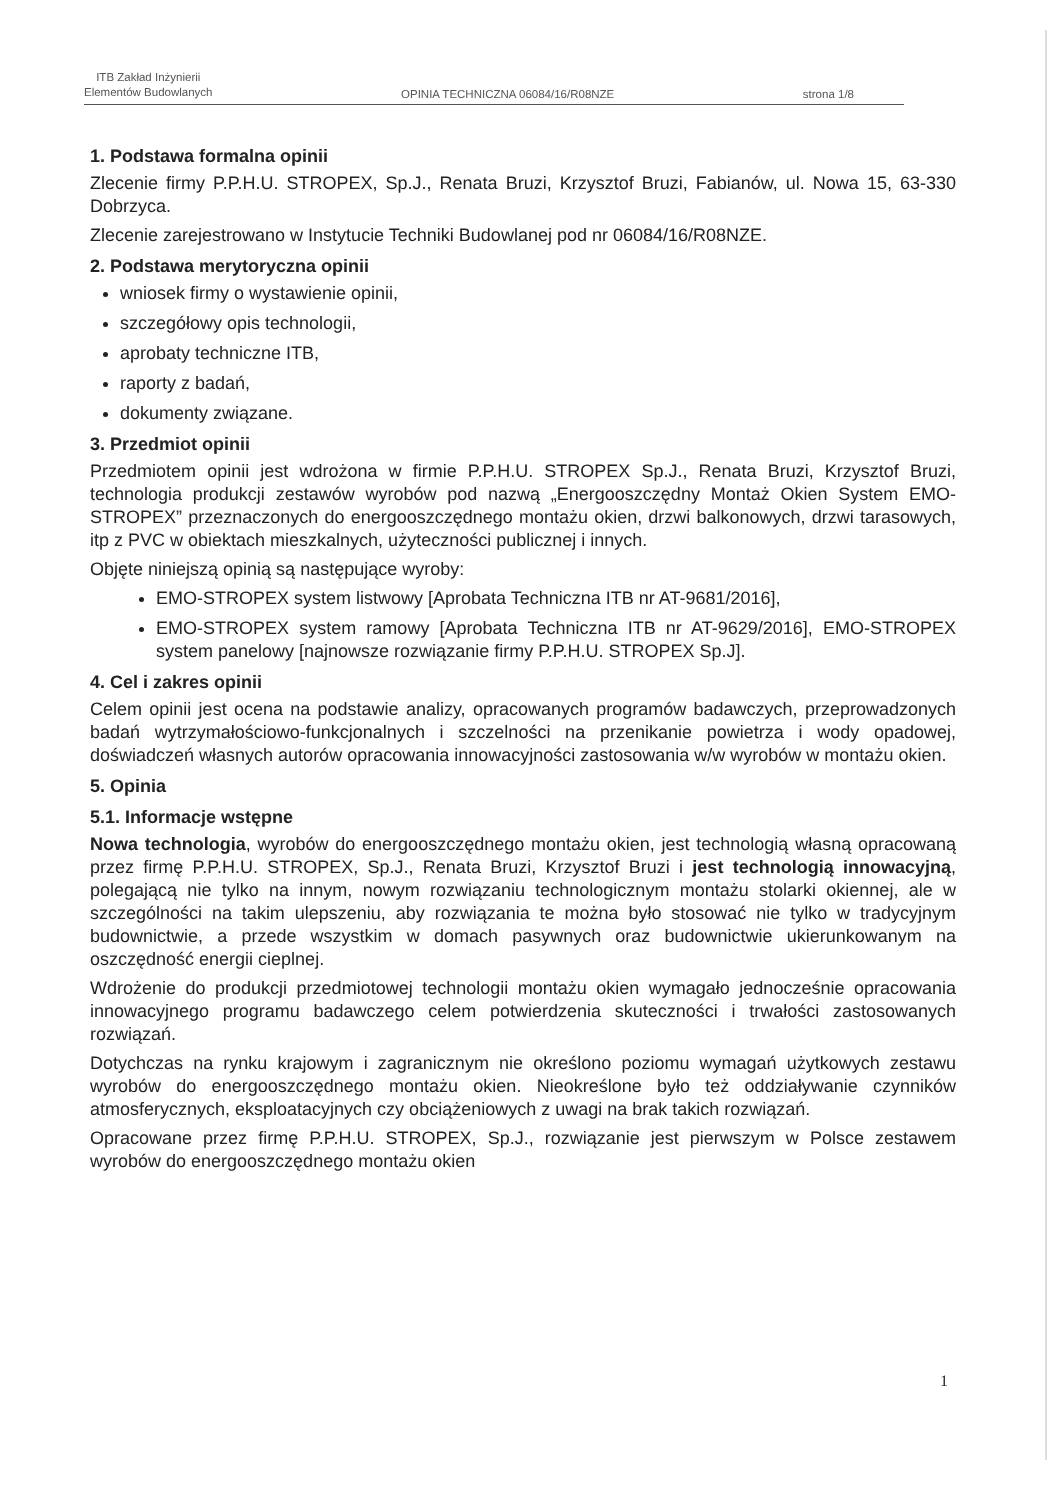ITB Zakład Inżynierii
Elementów Budowlanych
OPINIA TECHNICZNA 06084/16/R08NZE
strona 1/8
1. Podstawa formalna opinii
Zlecenie firmy P.P.H.U. STROPEX, Sp.J., Renata Bruzi, Krzysztof Bruzi, Fabianów, ul. Nowa 15, 63-330 Dobrzyca.
Zlecenie zarejestrowano w Instytucie Techniki Budowlanej pod nr 06084/16/R08NZE.
2. Podstawa merytoryczna opinii
wniosek firmy o wystawienie opinii,
szczegółowy opis technologii,
aprobaty techniczne ITB,
raporty z badań,
dokumenty związane.
3. Przedmiot opinii
Przedmiotem opinii jest wdrożona w firmie P.P.H.U. STROPEX Sp.J., Renata Bruzi, Krzysztof Bruzi, technologia produkcji zestawów wyrobów pod nazwą „Energooszczędny Montaż Okien System EMO-STROPEX” przeznaczonych do energooszczędnego montażu okien, drzwi balkonowych, drzwi tarasowych, itp z PVC w obiektach mieszkalnych, użyteczności publicznej i innych.
Objęte niniejszą opinią są następujące wyroby:
EMO-STROPEX system listwowy [Aprobata Techniczna ITB nr AT-9681/2016],
EMO-STROPEX system ramowy [Aprobata Techniczna ITB nr AT-9629/2016], EMO-STROPEX system panelowy [najnowsze rozwiązanie firmy P.P.H.U. STROPEX Sp.J].
4. Cel i zakres opinii
Celem opinii jest ocena na podstawie analizy, opracowanych programów badawczych, przeprowadzonych badań wytrzymałościowo-funkcjonalnych i szczelności na przenikanie powietrza i wody opadowej, doświadczeń własnych autorów opracowania innowacyjności zastosowania w/w wyrobów w montażu okien.
5. Opinia
5.1. Informacje wstępne
Nowa technologia, wyrobów do energooszczędnego montażu okien, jest technologią własną opracowaną przez firmę P.P.H.U. STROPEX, Sp.J., Renata Bruzi, Krzysztof Bruzi i jest technologią innowacyjną, polegającą nie tylko na innym, nowym rozwiązaniu technologicznym montażu stolarki okiennej, ale w szczególności na takim ulepszeniu, aby rozwiązania te można było stosować nie tylko w tradycyjnym budownictwie, a przede wszystkim w domach pasywnych oraz budownictwie ukierunkowanym na oszczędność energii cieplnej.
Wdrożenie do produkcji przedmiotowej technologii montażu okien wymagało jednocześnie opracowania innowacyjnego programu badawczego celem potwierdzenia skuteczności i trwałości zastosowanych rozwiązań.
Dotychczas na rynku krajowym i zagranicznym nie określono poziomu wymagań użytkowych zestawu wyrobów do energooszczędnego montażu okien. Nieokreślone było też oddziaływanie czynników atmosferycznych, eksploatacyjnych czy obciążeniowych z uwagi na brak takich rozwiązań.
Opracowane przez firmę P.P.H.U. STROPEX, Sp.J., rozwiązanie jest pierwszym w Polsce zestawem wyrobów do energooszczędnego montażu okien
1